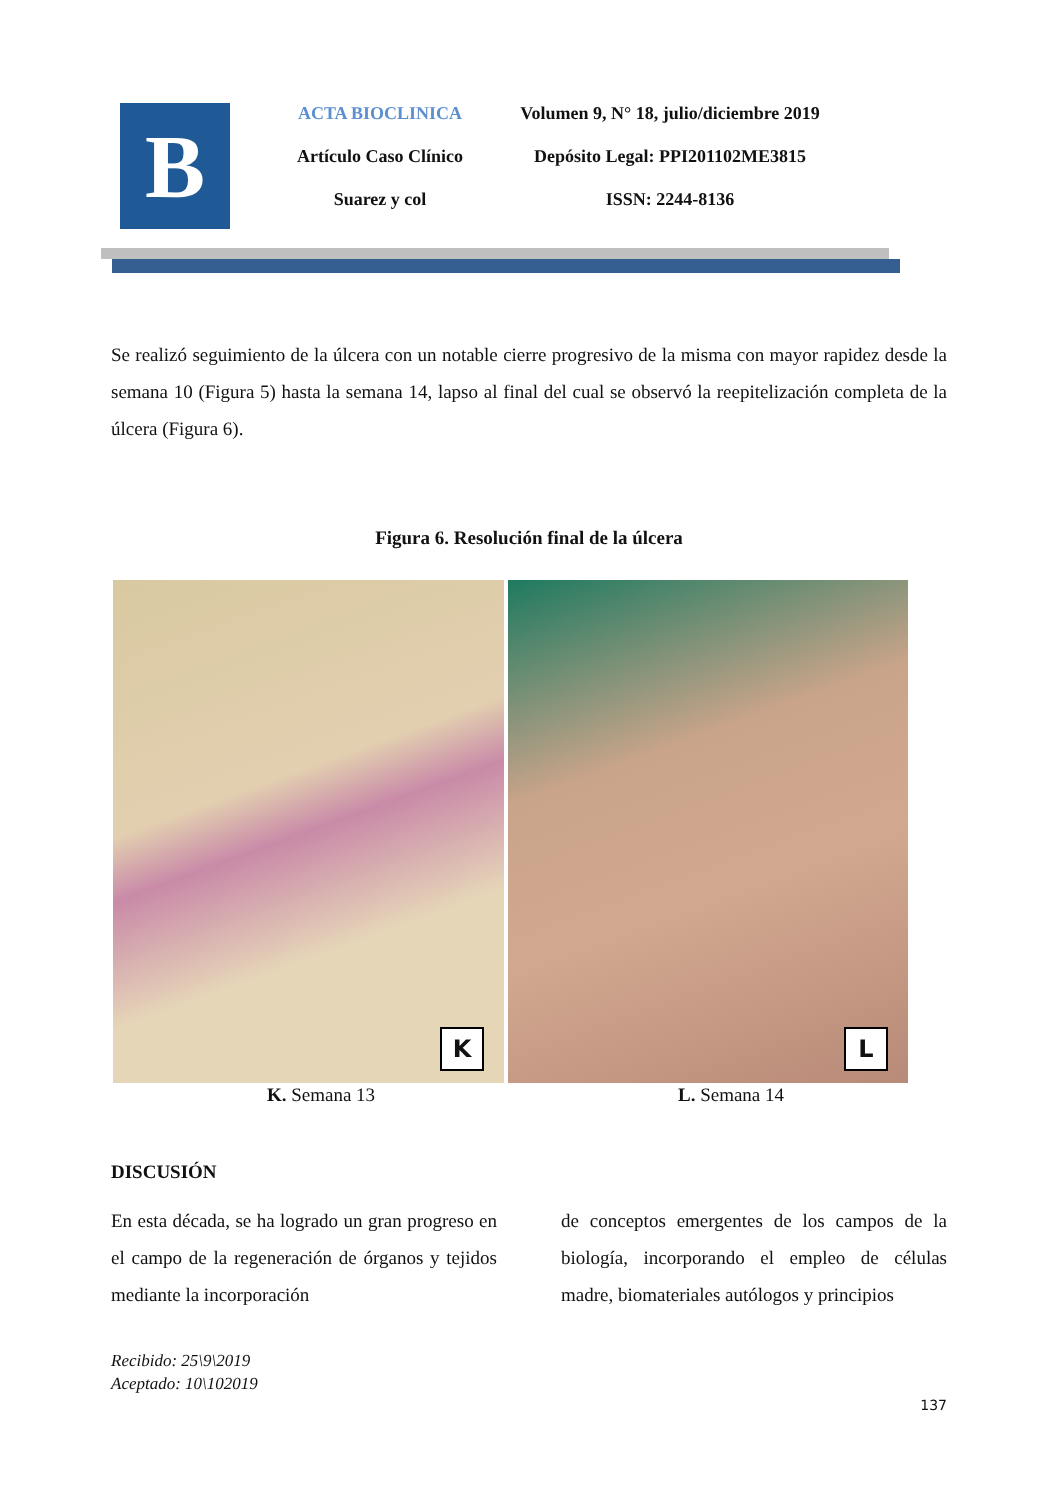B
ACTA BIOCLINICA
Artículo Caso Clínico
Suarez y col
Volumen 9, N° 18, julio/diciembre 2019
Depósito Legal: PPI201102ME3815
ISSN: 2244-8136
Se realizó seguimiento de la úlcera con un notable cierre progresivo de la misma con mayor rapidez desde la semana 10 (Figura 5) hasta la semana 14, lapso al final del cual se observó la reepitelización completa de la úlcera (Figura 6).
Figura 6. Resolución final de la úlcera
K
L
K. Semana 13 L. Semana 14
DISCUSIÓN
En esta década, se ha logrado un gran progreso en el campo de la regeneración de órganos y tejidos mediante la incorporación
de conceptos emergentes de los campos de la biología, incorporando el empleo de células madre, biomateriales autólogos y principios
Recibido: 25\9\2019
Aceptado: 10\102019
137